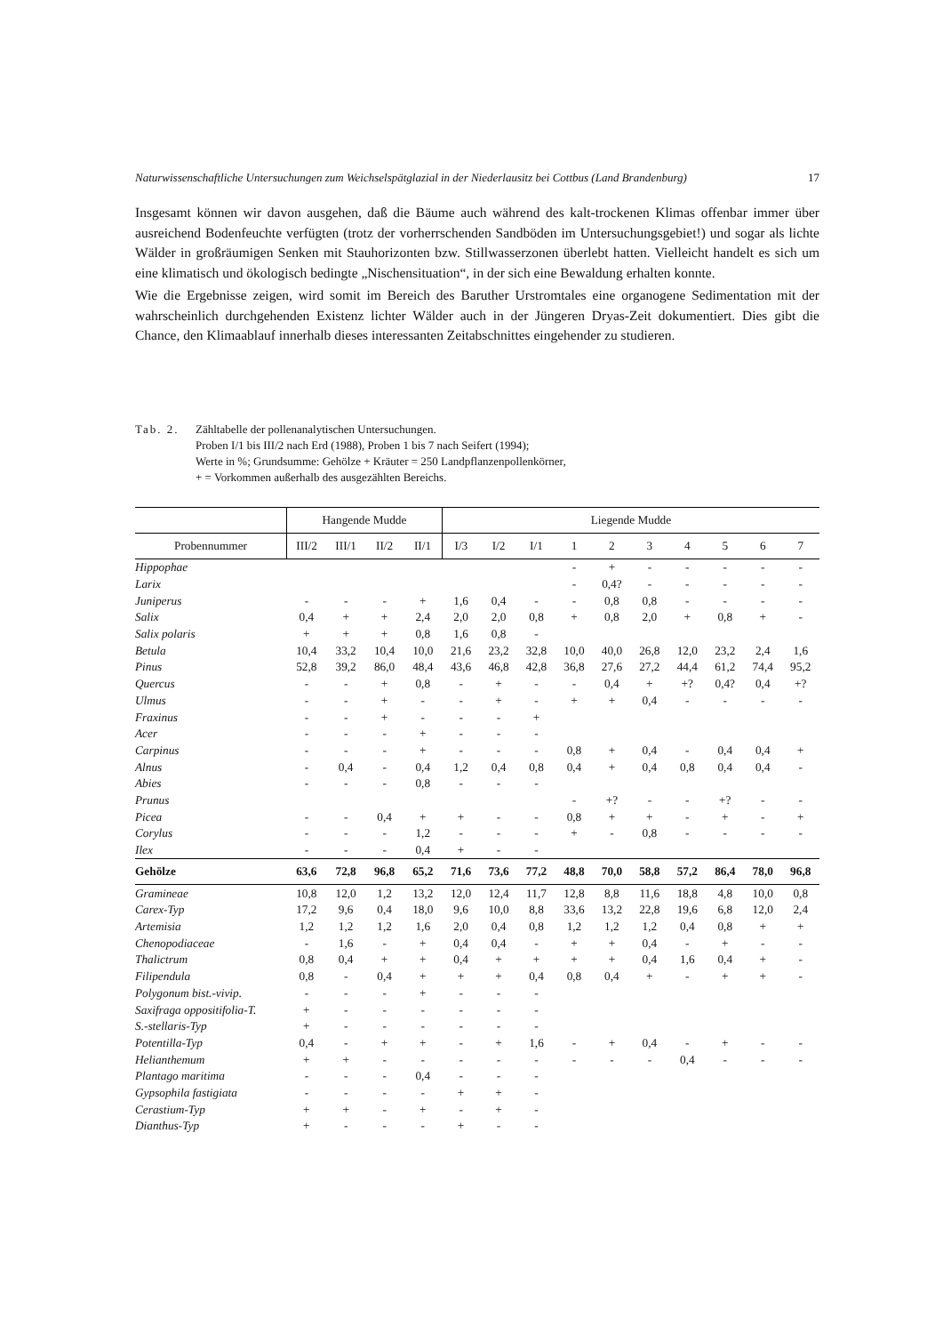Naturwissenschaftliche Untersuchungen zum Weichselspätglazial in der Niederlausitz bei Cottbus (Land Brandenburg) 17
Insgesamt können wir davon ausgehen, daß die Bäume auch während des kalt-trockenen Klimas offenbar immer über ausreichend Bodenfeuchte verfügten (trotz der vorherrschenden Sandböden im Untersuchungsgebiet!) und sogar als lichte Wälder in großräumigen Senken mit Stauhorizonten bzw. Stillwasserzonen überlebt hatten. Vielleicht handelt es sich um eine klimatisch und ökologisch bedingte „Nischensituation“, in der sich eine Bewaldung erhalten konnte.
Wie die Ergebnisse zeigen, wird somit im Bereich des Baruther Urstromtales eine organogene Sedimentation mit der wahrscheinlich durchgehenden Existenz lichter Wälder auch in der Jüngeren Dryas-Zeit dokumentiert. Dies gibt die Chance, den Klimaablauf innerhalb dieses interessanten Zeitabschnittes eingehender zu studieren.
Tab. 2.
Zähltabelle der pollenanalytischen Untersuchungen.
Proben I/1 bis III/2 nach Erd (1988), Proben 1 bis 7 nach Seifert (1994);
Werte in %; Grundsumme: Gehölze + Kräuter = 250 Landpflanzenpollenkörner,
+ = Vorkommen außerhalb des ausgezählten Bereichs.
| | Hangende Mudde | | | | Liegende Mudde | | | | | | | | | |
| --- | --- | --- | --- | --- | --- | --- | --- | --- | --- | --- | --- | --- | --- | --- |
| Probennummer | III/2 | III/1 | II/2 | II/1 | I/3 | I/2 | I/1 | 1 | 2 | 3 | 4 | 5 | 6 | 7 |
| Hippophae | | | | | | | | - | + | - | - | - | - | - |
| Larix | | | | | | | | - | 0,4? | - | - | - | - | - |
| Juniperus | - | - | - | + | 1,6 | 0,4 | - | - | 0,8 | 0,8 | - | - | - | - |
| Salix | 0,4 | + | + | 2,4 | 2,0 | 2,0 | 0,8 | + | 0,8 | 2,0 | + | 0,8 | + | - |
| Salix polaris | + | + | + | 0,8 | 1,6 | 0,8 | - | | | | | | | |
| Betula | 10,4 | 33,2 | 10,4 | 10,0 | 21,6 | 23,2 | 32,8 | 10,0 | 40,0 | 26,8 | 12,0 | 23,2 | 2,4 | 1,6 |
| Pinus | 52,8 | 39,2 | 86,0 | 48,4 | 43,6 | 46,8 | 42,8 | 36,8 | 27,6 | 27,2 | 44,4 | 61,2 | 74,4 | 95,2 |
| Quercus | - | - | + | 0,8 | - | + | - | - | 0,4 | + | +? | 0,4? | 0,4 | +? |
| Ulmus | - | - | + | - | - | + | - | + | + | 0,4 | - | - | - | - |
| Fraxinus | - | - | + | - | - | - | + | | | | | | | |
| Acer | - | - | - | + | - | - | - | | | | | | | |
| Carpinus | - | - | - | + | - | - | - | 0,8 | + | 0,4 | - | 0,4 | 0,4 | + |
| Alnus | - | 0,4 | - | 0,4 | 1,2 | 0,4 | 0,8 | 0,4 | + | 0,4 | 0,8 | 0,4 | 0,4 | - |
| Abies | - | - | - | 0,8 | - | - | - | | | | | | | |
| Prunus | | | | | | | | - | +? | - | - | +? | - | - |
| Picea | - | - | 0,4 | + | + | - | - | 0,8 | + | + | - | + | - | + |
| Corylus | - | - | - | 1,2 | - | - | - | + | - | 0,8 | - | - | - | - |
| Ilex | - | - | - | 0,4 | + | - | - | | | | | | | |
| Gehölze | 63,6 | 72,8 | 96,8 | 65,2 | 71,6 | 73,6 | 77,2 | 48,8 | 70,0 | 58,8 | 57,2 | 86,4 | 78,0 | 96,8 |
| Gramineae | 10,8 | 12,0 | 1,2 | 13,2 | 12,0 | 12,4 | 11,7 | 12,8 | 8,8 | 11,6 | 18,8 | 4,8 | 10,0 | 0,8 |
| Carex-Typ | 17,2 | 9,6 | 0,4 | 18,0 | 9,6 | 10,0 | 8,8 | 33,6 | 13,2 | 22,8 | 19,6 | 6,8 | 12,0 | 2,4 |
| Artemisia | 1,2 | 1,2 | 1,2 | 1,6 | 2,0 | 0,4 | 0,8 | 1,2 | 1,2 | 1,2 | 0,4 | 0,8 | + | + |
| Chenopodiaceae | - | 1,6 | - | + | 0,4 | 0,4 | - | + | + | 0,4 | - | + | - | - |
| Thalictrum | 0,8 | 0,4 | + | + | 0,4 | + | + | + | + | 0,4 | 1,6 | 0,4 | + | - |
| Filipendula | 0,8 | - | 0,4 | + | + | + | 0,4 | 0,8 | 0,4 | + | - | + | + | - |
| Polygonum bist.-vivip. | - | - | - | + | - | - | - | | | | | | | |
| Saxifraga oppositifolia-T. | + | - | - | - | - | - | - | | | | | | | |
| S.-stellaris-Typ | + | - | - | - | - | - | - | | | | | | | |
| Potentilla-Typ | 0,4 | - | + | + | - | + | 1,6 | - | + | 0,4 | - | + | - | - |
| Helianthemum | + | + | - | - | - | - | - | - | - | - | 0,4 | - | - | - |
| Plantago maritima | - | - | - | 0,4 | - | - | - | | | | | | | |
| Gypsophila fastigiata | - | - | - | - | + | + | - | | | | | | | |
| Cerastium-Typ | + | + | - | + | - | + | - | | | | | | | |
| Dianthus-Typ | + | - | - | - | + | - | - | | | | | | | |